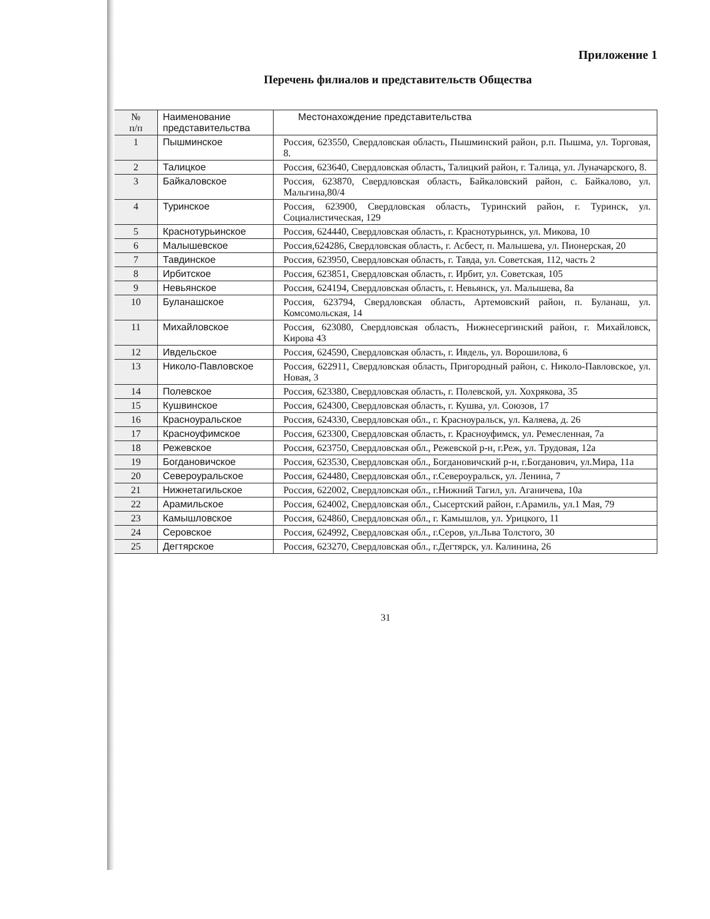Приложение 1
Перечень филиалов и представительств Общества
| № п/п | Наименование представительства | Местонахождение представительства |
| --- | --- | --- |
| 1 | Пышминское | Россия, 623550, Свердловская область, Пышминский район, р.п. Пышма, ул. Торговая, 8. |
| 2 | Талицкое | Россия, 623640, Свердловская область, Талицкий район, г. Талица, ул. Луначарского, 8. |
| 3 | Байкаловское | Россия, 623870, Свердловская область, Байкаловский район, с. Байкалово, ул. Мальгина,80/4 |
| 4 | Туринское | Россия, 623900, Свердловская область, Туринский район, г. Туринск, ул. Социалистическая, 129 |
| 5 | Краснотурьинское | Россия, 624440, Свердловская область, г. Краснотурьинск, ул. Микова, 10 |
| 6 | Малышевское | Россия,624286, Свердловская область, г. Асбест, п. Малышева, ул. Пионерская, 20 |
| 7 | Тавдинское | Россия, 623950, Свердловская область, г. Тавда, ул. Советская, 112, часть 2 |
| 8 | Ирбитское | Россия, 623851, Свердловская область, г. Ирбит, ул. Советская, 105 |
| 9 | Невьянское | Россия, 624194, Свердловская область, г. Невьянск, ул. Малышева, 8а |
| 10 | Буланашское | Россия, 623794, Свердловская область, Артемовский район, п. Буланаш, ул. Комсомольская, 14 |
| 11 | Михайловское | Россия, 623080, Свердловская область, Нижнесергинский район, г. Михайловск, Кирова 43 |
| 12 | Ивдельское | Россия, 624590, Свердловская область, г. Ивдель, ул. Ворошилова, 6 |
| 13 | Николо-Павловское | Россия, 622911, Свердловская область, Пригородный район, с. Николо-Павловское, ул. Новая, 3 |
| 14 | Полевское | Россия, 623380, Свердловская область, г. Полевской, ул. Хохрякова, 35 |
| 15 | Кушвинское | Россия, 624300, Свердловская область, г. Кушва, ул. Союзов, 17 |
| 16 | Красноуральское | Россия, 624330, Свердловская обл., г. Красноуральск, ул. Каляева, д. 26 |
| 17 | Красноуфимское | Россия, 623300, Свердловская область, г. Красноуфимск, ул. Ремесленная, 7а |
| 18 | Режевское | Россия, 623750, Свердловская обл., Режевской р-н, г.Реж, ул. Трудовая, 12а |
| 19 | Богдановичское | Россия, 623530, Свердловская обл., Богдановичский р-н, г.Богданович, ул.Мира, 11а |
| 20 | Североуральское | Россия, 624480, Свердловская обл., г.Североуральск, ул. Ленина, 7 |
| 21 | Нижнетагильское | Россия, 622002, Свердловская обл., г.Нижний Тагил, ул. Аганичева, 10а |
| 22 | Арамильское | Россия, 624002, Свердловская обл., Сысертский район, г.Арамиль, ул.1 Мая, 79 |
| 23 | Камышловское | Россия, 624860, Свердловская обл., г. Камышлов, ул. Урицкого, 11 |
| 24 | Серовское | Россия, 624992, Свердловская обл., г.Серов, ул.Льва Толстого, 30 |
| 25 | Дегтярское | Россия, 623270, Свердловская обл., г.Дегтярск, ул. Калинина, 26 |
31